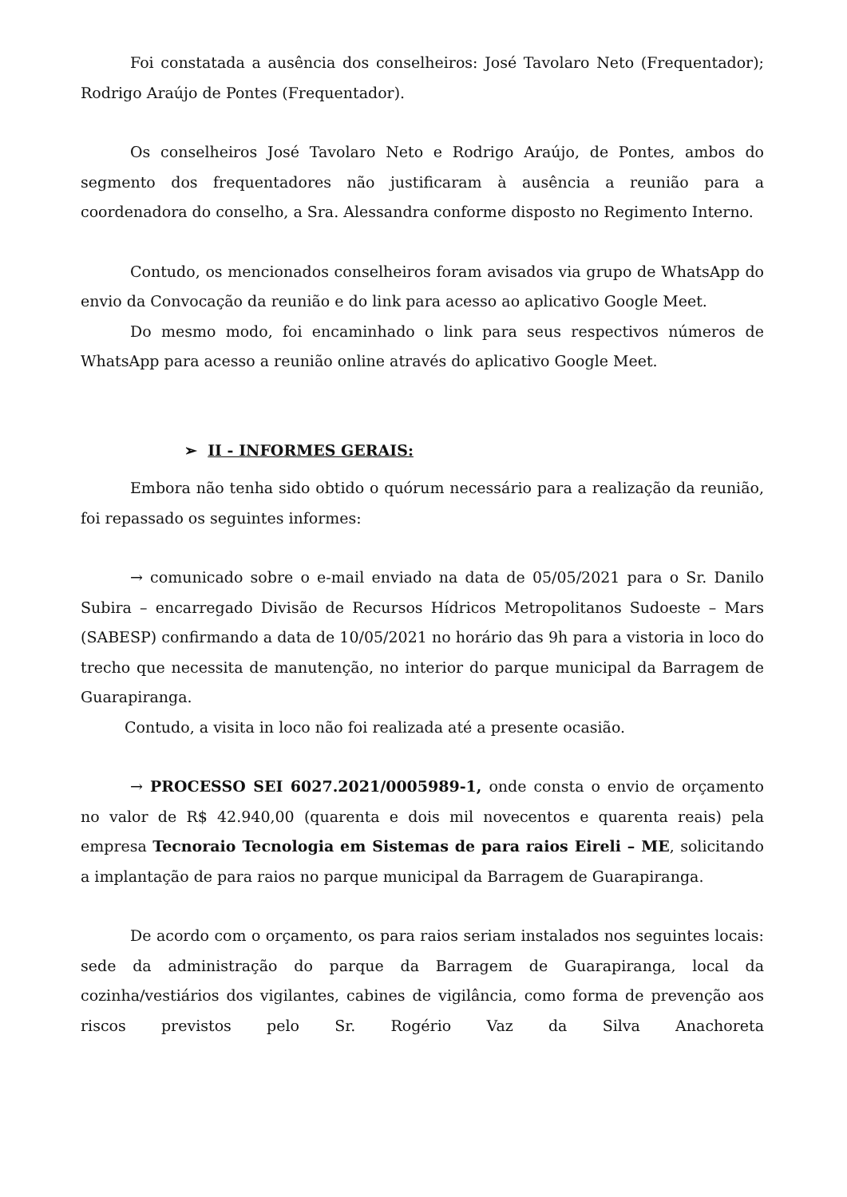Foi constatada a ausência dos conselheiros: José Tavolaro Neto (Frequentador); Rodrigo Araújo de Pontes (Frequentador).
Os conselheiros José Tavolaro Neto e Rodrigo Araújo, de Pontes, ambos do segmento dos frequentadores não justificaram à ausência a reunião para a coordenadora do conselho, a Sra. Alessandra conforme disposto no Regimento Interno.
Contudo, os mencionados conselheiros foram avisados via grupo de WhatsApp do envio da Convocação da reunião e do link para acesso ao aplicativo Google Meet.
Do mesmo modo, foi encaminhado o link para seus respectivos números de WhatsApp para acesso a reunião online através do aplicativo Google Meet.
➢ II - INFORMES GERAIS:
Embora não tenha sido obtido o quórum necessário para a realização da reunião, foi repassado os seguintes informes:
→ comunicado sobre o e-mail enviado na data de 05/05/2021 para o Sr. Danilo Subira – encarregado Divisão de Recursos Hídricos Metropolitanos Sudoeste – Mars (SABESP) confirmando a data de 10/05/2021 no horário das 9h para a vistoria in loco do trecho que necessita de manutenção, no interior do parque municipal da Barragem de Guarapiranga.
Contudo, a visita in loco não foi realizada até a presente ocasião.
→ PROCESSO SEI 6027.2021/0005989-1, onde consta o envio de orçamento no valor de R$ 42.940,00 (quarenta e dois mil novecentos e quarenta reais) pela empresa Tecnoraio Tecnologia em Sistemas de para raios Eireli – ME, solicitando a implantação de para raios no parque municipal da Barragem de Guarapiranga.
De acordo com o orçamento, os para raios seriam instalados nos seguintes locais: sede da administração do parque da Barragem de Guarapiranga, local da cozinha/vestiários dos vigilantes, cabines de vigilância, como forma de prevenção aos riscos previstos pelo Sr. Rogério Vaz da Silva Anachoreta